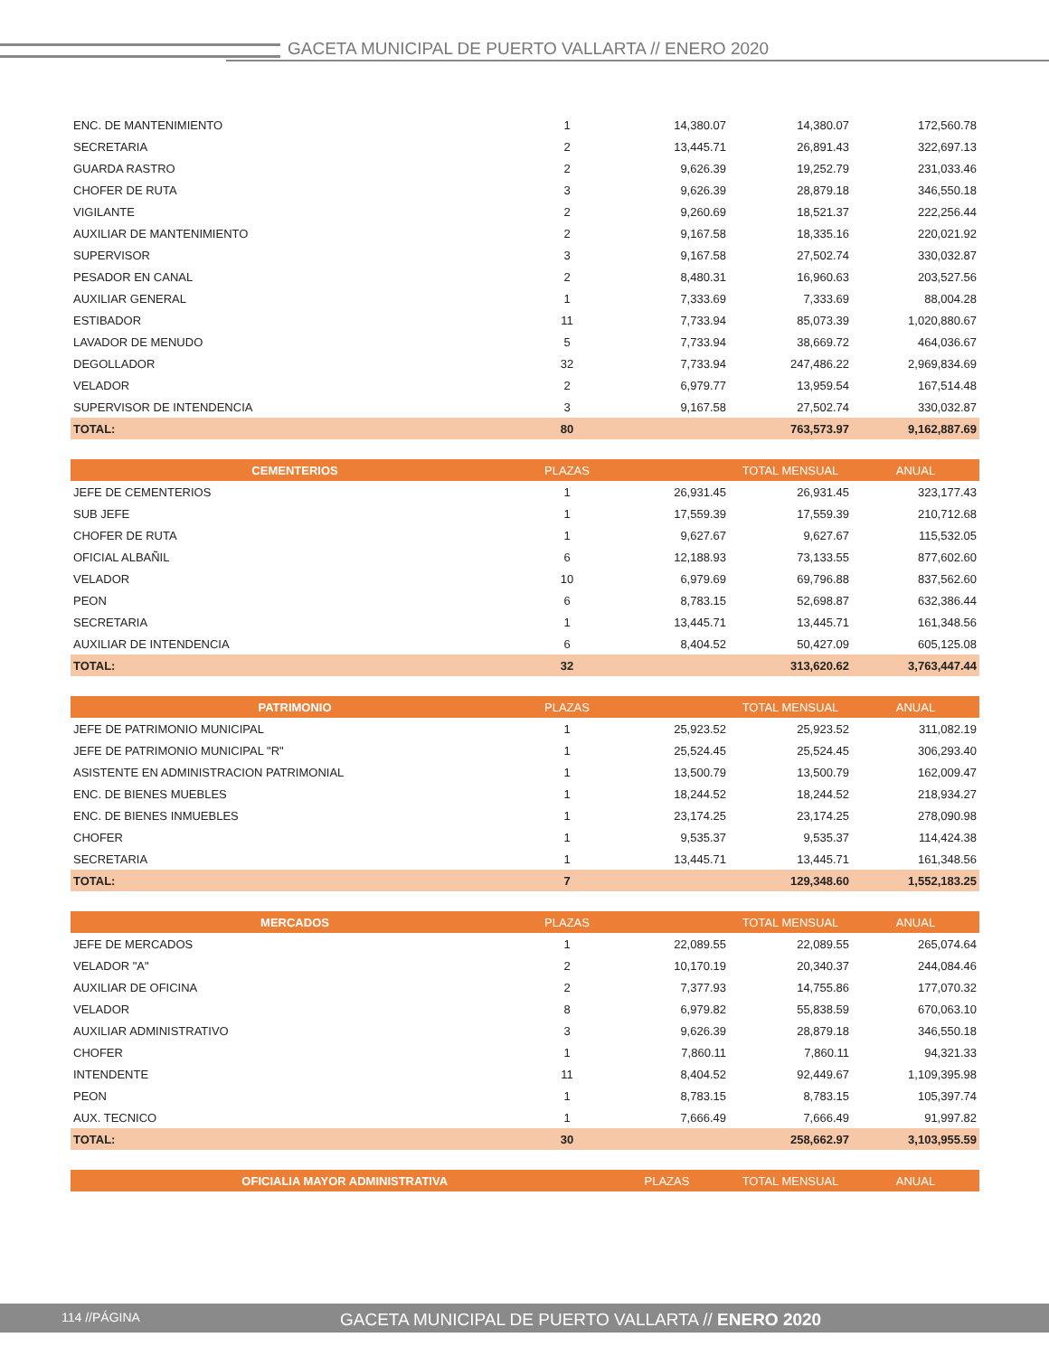GACETA MUNICIPAL DE PUERTO VALLARTA // ENERO 2020
| ENC. DE MANTENIMIENTO | 1 | 14,380.07 | 14,380.07 | 172,560.78 |
| SECRETARIA | 2 | 13,445.71 | 26,891.43 | 322,697.13 |
| GUARDA RASTRO | 2 | 9,626.39 | 19,252.79 | 231,033.46 |
| CHOFER DE RUTA | 3 | 9,626.39 | 28,879.18 | 346,550.18 |
| VIGILANTE | 2 | 9,260.69 | 18,521.37 | 222,256.44 |
| AUXILIAR DE MANTENIMIENTO | 2 | 9,167.58 | 18,335.16 | 220,021.92 |
| SUPERVISOR | 3 | 9,167.58 | 27,502.74 | 330,032.87 |
| PESADOR EN CANAL | 2 | 8,480.31 | 16,960.63 | 203,527.56 |
| AUXILIAR GENERAL | 1 | 7,333.69 | 7,333.69 | 88,004.28 |
| ESTIBADOR | 11 | 7,733.94 | 85,073.39 | 1,020,880.67 |
| LAVADOR DE MENUDO | 5 | 7,733.94 | 38,669.72 | 464,036.67 |
| DEGOLLADOR | 32 | 7,733.94 | 247,486.22 | 2,969,834.69 |
| VELADOR | 2 | 6,979.77 | 13,959.54 | 167,514.48 |
| SUPERVISOR DE INTENDENCIA | 3 | 9,167.58 | 27,502.74 | 330,032.87 |
| TOTAL: | 80 | | 763,573.97 | 9,162,887.69 |
| CEMENTERIOS | PLAZAS | | TOTAL MENSUAL | ANUAL |
| --- | --- | --- | --- | --- |
| JEFE DE CEMENTERIOS | 1 | 26,931.45 | 26,931.45 | 323,177.43 |
| SUB JEFE | 1 | 17,559.39 | 17,559.39 | 210,712.68 |
| CHOFER DE RUTA | 1 | 9,627.67 | 9,627.67 | 115,532.05 |
| OFICIAL ALBAÑIL | 6 | 12,188.93 | 73,133.55 | 877,602.60 |
| VELADOR | 10 | 6,979.69 | 69,796.88 | 837,562.60 |
| PEON | 6 | 8,783.15 | 52,698.87 | 632,386.44 |
| SECRETARIA | 1 | 13,445.71 | 13,445.71 | 161,348.56 |
| AUXILIAR DE INTENDENCIA | 6 | 8,404.52 | 50,427.09 | 605,125.08 |
| TOTAL: | 32 | | 313,620.62 | 3,763,447.44 |
| PATRIMONIO | PLAZAS | | TOTAL MENSUAL | ANUAL |
| --- | --- | --- | --- | --- |
| JEFE DE PATRIMONIO MUNICIPAL | 1 | 25,923.52 | 25,923.52 | 311,082.19 |
| JEFE DE PATRIMONIO MUNICIPAL "R" | 1 | 25,524.45 | 25,524.45 | 306,293.40 |
| ASISTENTE EN ADMINISTRACION PATRIMONIAL | 1 | 13,500.79 | 13,500.79 | 162,009.47 |
| ENC. DE BIENES MUEBLES | 1 | 18,244.52 | 18,244.52 | 218,934.27 |
| ENC. DE BIENES INMUEBLES | 1 | 23,174.25 | 23,174.25 | 278,090.98 |
| CHOFER | 1 | 9,535.37 | 9,535.37 | 114,424.38 |
| SECRETARIA | 1 | 13,445.71 | 13,445.71 | 161,348.56 |
| TOTAL: | 7 | | 129,348.60 | 1,552,183.25 |
| MERCADOS | PLAZAS | | TOTAL MENSUAL | ANUAL |
| --- | --- | --- | --- | --- |
| JEFE DE MERCADOS | 1 | 22,089.55 | 22,089.55 | 265,074.64 |
| VELADOR "A" | 2 | 10,170.19 | 20,340.37 | 244,084.46 |
| AUXILIAR DE OFICINA | 2 | 7,377.93 | 14,755.86 | 177,070.32 |
| VELADOR | 8 | 6,979.82 | 55,838.59 | 670,063.10 |
| AUXILIAR ADMINISTRATIVO | 3 | 9,626.39 | 28,879.18 | 346,550.18 |
| CHOFER | 1 | 7,860.11 | 7,860.11 | 94,321.33 |
| INTENDENTE | 11 | 8,404.52 | 92,449.67 | 1,109,395.98 |
| PEON | 1 | 8,783.15 | 8,783.15 | 105,397.74 |
| AUX. TECNICO | 1 | 7,666.49 | 7,666.49 | 91,997.82 |
| TOTAL: | 30 | | 258,662.97 | 3,103,955.59 |
| OFICIALIA MAYOR ADMINISTRATIVA | PLAZAS | | TOTAL MENSUAL | ANUAL |
| --- | --- | --- | --- | --- |
114 //PÁGINA GACETA MUNICIPAL DE PUERTO VALLARTA // ENERO 2020